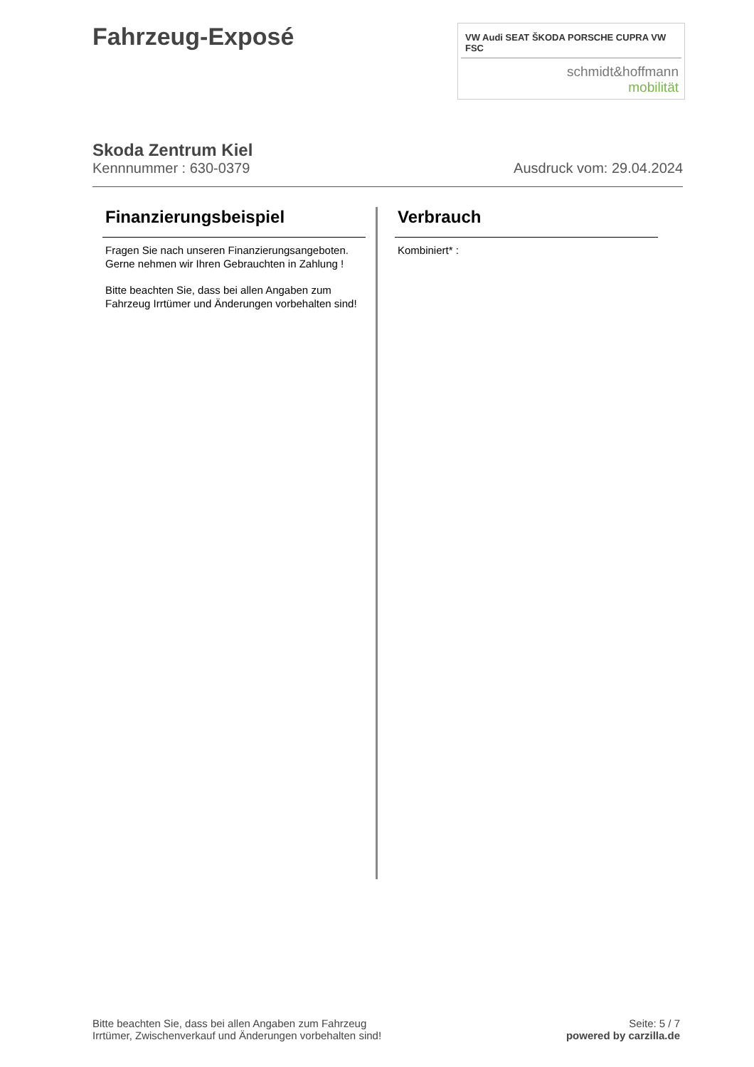Fahrzeug-Exposé
VW Audi SEAT ŠKODA PORSCHE CUPRA VW FSC
schmidt&hoffmann
mobilität
Skoda Zentrum Kiel
Kennnummer : 630-0379 Ausdruck vom: 29.04.2024
Finanzierungsbeispiel
Fragen Sie nach unseren Finanzierungsangeboten.
Gerne nehmen wir Ihren Gebrauchten in Zahlung !
Bitte beachten Sie, dass bei allen Angaben zum Fahrzeug Irrtümer und Änderungen vorbehalten sind!
Verbrauch
Kombiniert* :
Bitte beachten Sie, dass bei allen Angaben zum Fahrzeug
Irrtümer, Zwischenverkauf und Änderungen vorbehalten sind!
Seite: 5 / 7
powered by carzilla.de